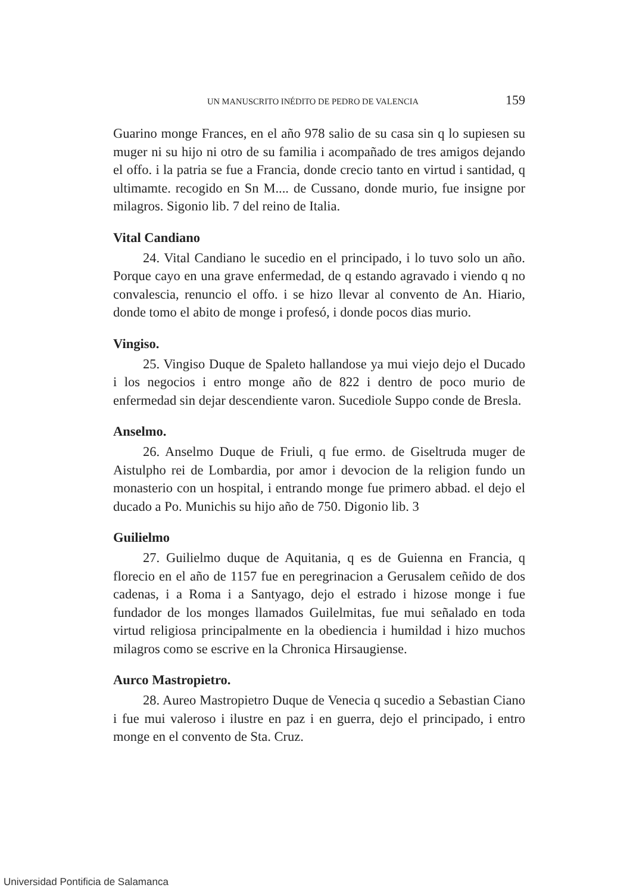UN MANUSCRITO INÉDITO DE PEDRO DE VALENCIA 159
Guarino monge Frances, en el año 978 salio de su casa sin q lo supiesen su muger ni su hijo ni otro de su familia i acompañado de tres amigos dejando el offo. i la patria se fue a Francia, donde crecio tanto en virtud i santidad, q ultimamte. recogido en Sn M.... de Cussano, donde murio, fue insigne por milagros. Sigonio lib. 7 del reino de Italia.
Vital Candiano
24. Vital Candiano le sucedio en el principado, i lo tuvo solo un año. Porque cayo en una grave enfermedad, de q estando agravado i viendo q no convalescia, renuncio el offo. i se hizo llevar al convento de An. Hiario, donde tomo el abito de monge i profesó, i donde pocos dias murio.
Vingiso.
25. Vingiso Duque de Spaleto hallandose ya mui viejo dejo el Ducado i los negocios i entro monge año de 822 i dentro de poco murio de enfermedad sin dejar descendiente varon. Sucediole Suppo conde de Bresla.
Anselmo.
26. Anselmo Duque de Friuli, q fue ermo. de Giseltruda muger de Aistulpho rei de Lombardia, por amor i devocion de la religion fundo un monasterio con un hospital, i entrando monge fue primero abbad. el dejo el ducado a Po. Munichis su hijo año de 750. Digonio lib. 3
Guilielmo
27. Guilielmo duque de Aquitania, q es de Guienna en Francia, q florecio en el año de 1157 fue en peregrinacion a Gerusalem ceñido de dos cadenas, i a Roma i a Santyago, dejo el estrado i hizose monge i fue fundador de los monges llamados Guilelmitas, fue mui señalado en toda virtud religiosa principalmente en la obediencia i humildad i hizo muchos milagros como se escrive en la Chronica Hirsaugiense.
Aurco Mastropietro.
28. Aureo Mastropietro Duque de Venecia q sucedio a Sebastian Ciano i fue mui valeroso i ilustre en paz i en guerra, dejo el principado, i entro monge en el convento de Sta. Cruz.
Universidad Pontificia de Salamanca